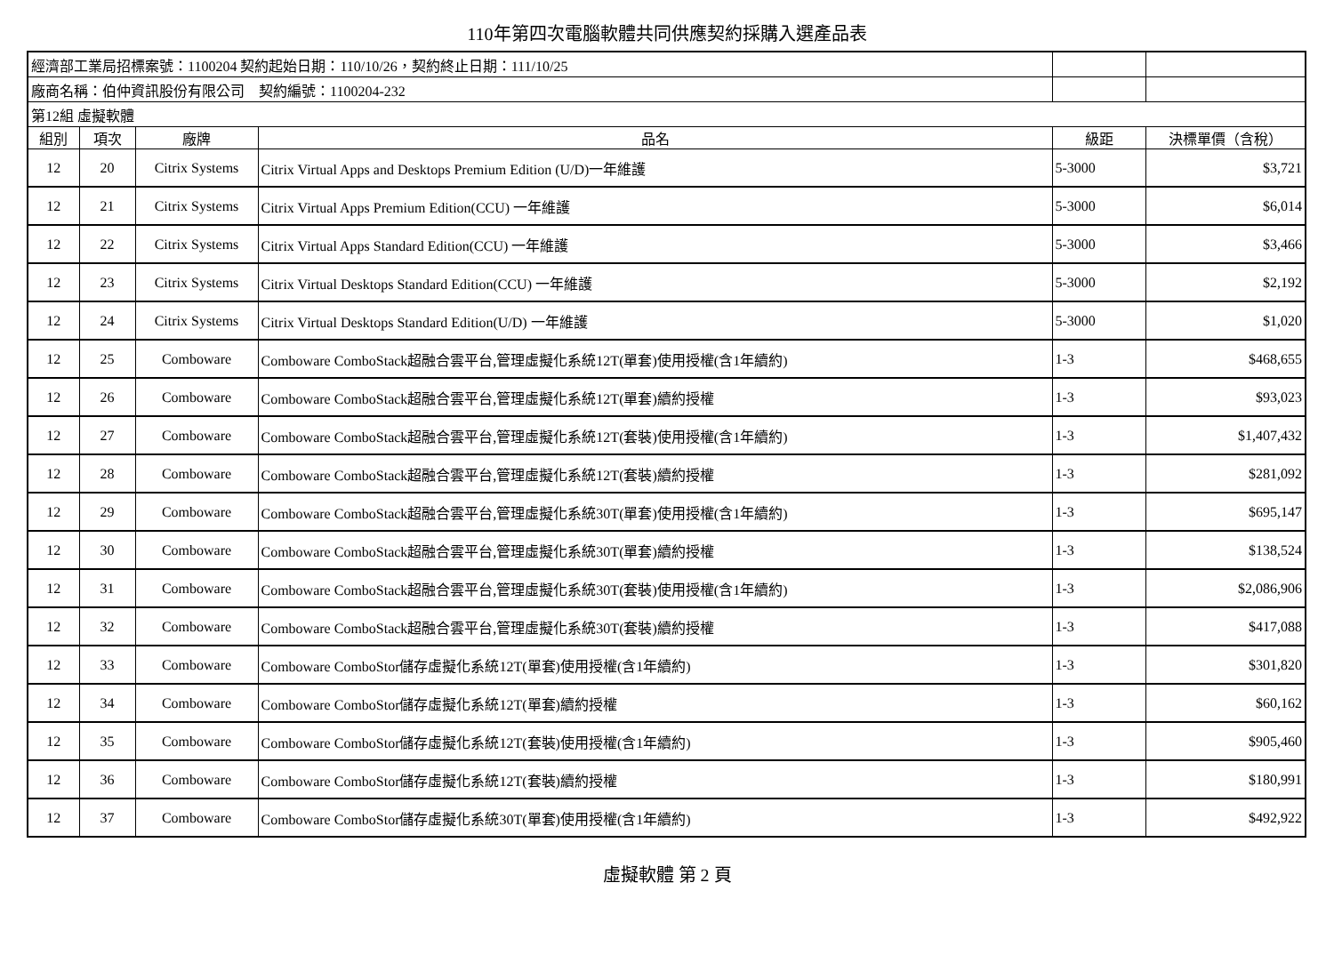110年第四次電腦軟體共同供應契約採購入選產品表
| 經濟部工業局招標案號：1100204 契約起始日期：110/10/26，契約終止日期：111/10/25 | | | | | |
| 廠商名稱：伯仲資訊股份有限公司 契約編號：1100204-232 | | | | | |
| 第12組 虛擬軟體 | | | | | |
| 組別 | 項次 | 廠牌 | 品名 | 級距 | 決標單價（含稅） |
| 12 | 20 | Citrix Systems | Citrix Virtual Apps and Desktops Premium Edition (U/D)一年維護 | 5-3000 | $3,721 |
| 12 | 21 | Citrix Systems | Citrix Virtual Apps Premium Edition(CCU) 一年維護 | 5-3000 | $6,014 |
| 12 | 22 | Citrix Systems | Citrix Virtual Apps Standard Edition(CCU) 一年維護 | 5-3000 | $3,466 |
| 12 | 23 | Citrix Systems | Citrix Virtual Desktops Standard Edition(CCU) 一年維護 | 5-3000 | $2,192 |
| 12 | 24 | Citrix Systems | Citrix Virtual Desktops Standard Edition(U/D) 一年維護 | 5-3000 | $1,020 |
| 12 | 25 | Comboware | Comboware ComboStack超融合雲平台,管理虛擬化系統12T(單套)使用授權(含1年續約) | 1-3 | $468,655 |
| 12 | 26 | Comboware | Comboware ComboStack超融合雲平台,管理虛擬化系統12T(單套)續約授權 | 1-3 | $93,023 |
| 12 | 27 | Comboware | Comboware ComboStack超融合雲平台,管理虛擬化系統12T(套裝)使用授權(含1年續約) | 1-3 | $1,407,432 |
| 12 | 28 | Comboware | Comboware ComboStack超融合雲平台,管理虛擬化系統12T(套裝)續約授權 | 1-3 | $281,092 |
| 12 | 29 | Comboware | Comboware ComboStack超融合雲平台,管理虛擬化系統30T(單套)使用授權(含1年續約) | 1-3 | $695,147 |
| 12 | 30 | Comboware | Comboware ComboStack超融合雲平台,管理虛擬化系統30T(單套)續約授權 | 1-3 | $138,524 |
| 12 | 31 | Comboware | Comboware ComboStack超融合雲平台,管理虛擬化系統30T(套裝)使用授權(含1年續約) | 1-3 | $2,086,906 |
| 12 | 32 | Comboware | Comboware ComboStack超融合雲平台,管理虛擬化系統30T(套裝)續約授權 | 1-3 | $417,088 |
| 12 | 33 | Comboware | Comboware ComboStor儲存虛擬化系統12T(單套)使用授權(含1年續約) | 1-3 | $301,820 |
| 12 | 34 | Comboware | Comboware ComboStor儲存虛擬化系統12T(單套)續約授權 | 1-3 | $60,162 |
| 12 | 35 | Comboware | Comboware ComboStor儲存虛擬化系統12T(套裝)使用授權(含1年續約) | 1-3 | $905,460 |
| 12 | 36 | Comboware | Comboware ComboStor儲存虛擬化系統12T(套裝)續約授權 | 1-3 | $180,991 |
| 12 | 37 | Comboware | Comboware ComboStor儲存虛擬化系統30T(單套)使用授權(含1年續約) | 1-3 | $492,922 |
虛擬軟體 第 2 頁